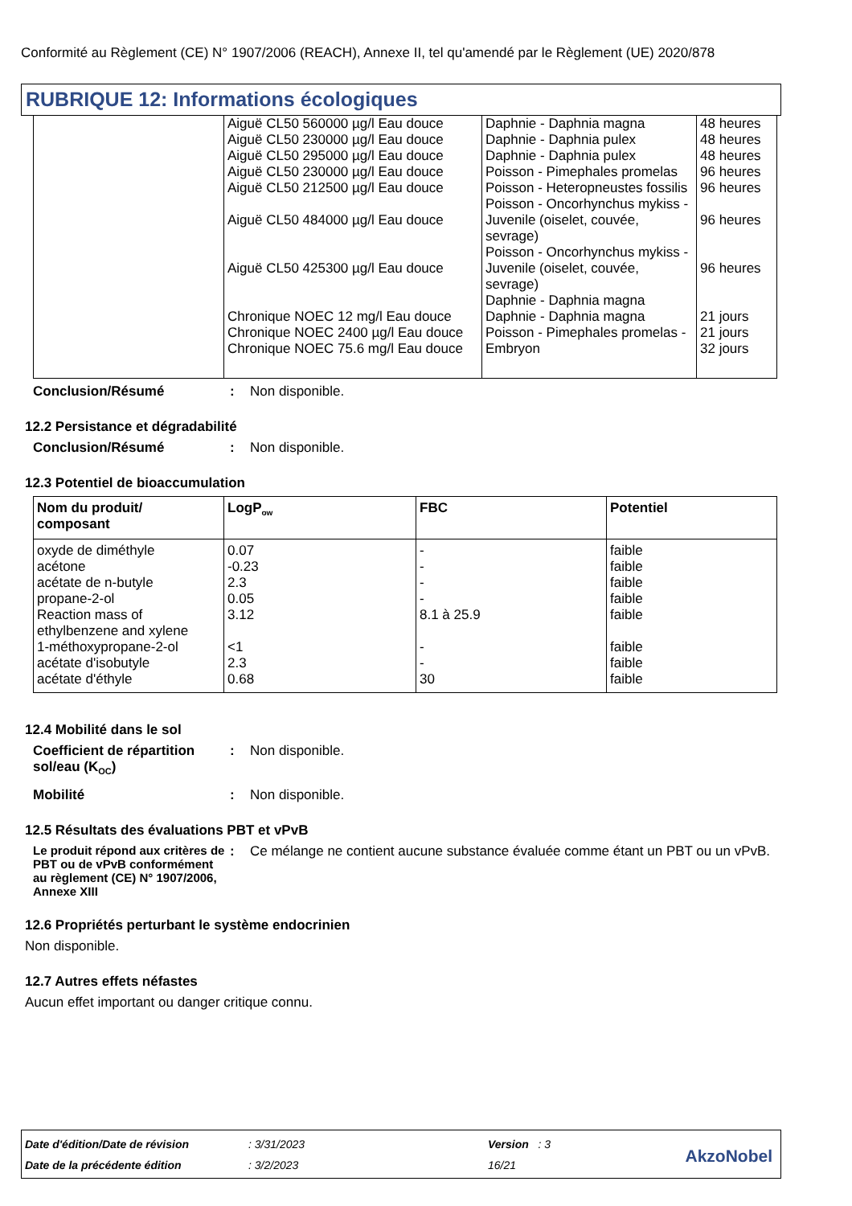Conformité au Règlement (CE) N° 1907/2006 (REACH), Annexe II, tel qu'amendé par le Règlement (UE) 2020/878
RUBRIQUE 12: Informations écologiques
| | Aiguë CL50 560000 µg/l Eau douce Aiguë CL50 230000 µg/l Eau douce Aiguë CL50 295000 µg/l Eau douce Aiguë CL50 230000 µg/l Eau douce Aiguë CL50 212500 µg/l Eau douce Aiguë CL50 484000 µg/l Eau douce Aiguë CL50 425300 µg/l Eau douce Chronique NOEC 12 mg/l Eau douce Chronique NOEC 2400 µg/l Eau douce Chronique NOEC 75.6 mg/l Eau douce | Daphnie - Daphnia magna Daphnie - Daphnia pulex Daphnie - Daphnia pulex Poisson - Pimephales promelas Poisson - Heteropneustes fossilis Poisson - Oncorhynchus mykiss - Juvenile (oiselet, couvée, sevrage) Poisson - Oncorhynchus mykiss - Juvenile (oiselet, couvée, sevrage) Daphnie - Daphnia magna Daphnie - Daphnia magna Poisson - Pimephales promelas - Embryon | 48 heures 48 heures 48 heures 96 heures 96 heures 96 heures 96 heures 21 jours 21 jours 32 jours |
Conclusion/Résumé : Non disponible.
12.2 Persistance et dégradabilité
Conclusion/Résumé : Non disponible.
12.3 Potentiel de bioaccumulation
| Nom du produit/ composant | LogP<sub>ow</sub> | FBC | Potentiel |
| --- | --- | --- | --- |
| oxyde de diméthyle acétone acétate de n-butyle propane-2-ol Reaction mass of ethylbenzene and xylene 1-méthoxypropane-2-ol acétate d'isobutyle acétate d'éthyle | 0.07 -0.23 2.3 0.05 3.12 <1 2.3 0.68 | - - - - 8.1 à 25.9 - - 30 | faible faible faible faible faible faible faible faible |
12.4 Mobilité dans le sol
Coefficient de répartition sol/eau (K<sub>OC</sub>)
: Non disponible.
Mobilité : Non disponible.
12.5 Résultats des évaluations PBT et vPvB
Le produit répond aux critères de PBT ou de vPvB conformément au règlement (CE) N° 1907/2006, Annexe XIII
: Ce mélange ne contient aucune substance évaluée comme étant un PBT ou un vPvB.
12.6 Propriétés perturbant le système endocrinien
Non disponible.
12.7 Autres effets néfastes
Aucun effet important ou danger critique connu.
| Date d'édition/Date de révision | : 3/31/2023 | Version : 3 |
| Date de la précédente édition | : 3/2/2023 | 16/21 |
AkzoNobel